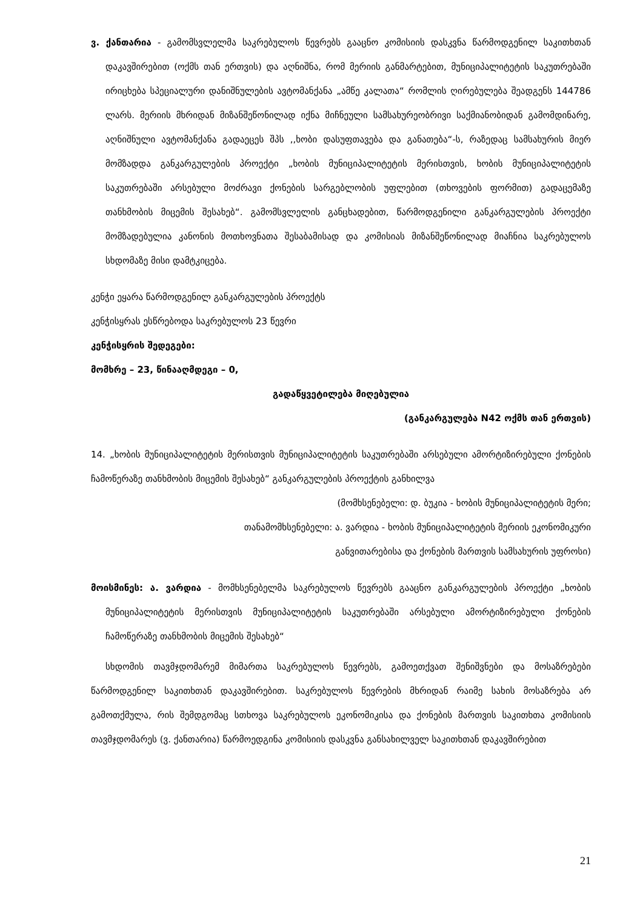ვ. ქანთარია - გამომსვლელმა საკრებულოს წევრებს გააცნო კომისიის დასკვნა წარმოდგენილ საკითხთან დაკავშირებით (ოქმს თან ერთვის) და აღნიშნა, რომ მერიის განმარტებით, მუნიციპალიტეტის საკუთრებაში ირიცხება სპეციალური დანიშნულების ავტომანქანა „ამწე კალათა“ რომლის ღირებულება შეადგენს 144786 ლარს. მერიის მხრიდან მიზანშეწონილად იქნა მიჩნეული სამსახურეობრივი საქმიანობიდან გამომდინარე, აღნიშნული ავტომანქანა გადაეცეს შპს ,,ხობი დასუფთავება და განათება“-ს, რაზედაც სამსახურის მიერ მომზადდა განკარგულების პროექტი „ხობის მუნიციპალიტეტის მერისთვის, ხობის მუნიციპალიტეტის საკუთრებაში არსებული მოძრავი ქონების სარგებლობის უფლებით (თხოვების ფორმით) გადაცემაზე თანხმობის მიცემის შესახებ“. გამომსვლელის განცხადებით, წარმოდგენილი განკარგულების პროექტი მომზადებულია კანონის მოთხოვნათა შესაბამისად და კომისიას მიზანშეწონილად მიაჩნია საკრებულოს სხდომაზე მისი დამტკიცება.
კენჭი ეყარა წარმოდგენილ განკარგულების პროექტს
კენჭისყრას ესწრებოდა საკრებულოს 23 წევრი
კენჭისყრის შედეგები:
მომხრე – 23, წინააღმდეგი – 0,
გადაწყვეტილება მიღებულია
(განკარგულება N42 ოქმს თან ერთვის)
14. „ხობის მუნიციპალიტეტის მერისთვის მუნიციპალიტეტის საკუთრებაში არსებული ამორტიზირებული ქონების ჩამოწერაზე თანხმობის მიცემის შესახებ“ განკარგულების პროექტის განხილვა
(მომხსენებელი: დ. ბუკია - ხობის მუნიციპალიტეტის მერი;
თანამომხსენებელი: ა. ვარდია - ხობის მუნიციპალიტეტის მერიის ეკონომიკური
განვითარებისა და ქონების მართვის სამსახურის უფროსი)
მოისმინეს: ა. ვარდია - მომხსენებელმა საკრებულოს წევრებს გააცნო განკარგულების პროექტი „ხობის მუნიციპალიტეტის მერისთვის მუნიციპალიტეტის საკუთრებაში არსებული ამორტიზირებული ქონების ჩამოწერაზე თანხმობის მიცემის შესახებ“
სხდომის თავმჯდომარემ მიმართა საკრებულოს წევრებს, გამოეთქვათ შენიშვნები და მოსაზრებები წარმოდგენილ საკითხთან დაკავშირებით. საკრებულოს წევრების მხრიდან რაიმე სახის მოსაზრება არ გამოთქმულა, რის შემდგომაც სთხოვა საკრებულოს ეკონომიკისა და ქონების მართვის საკითხთა კომისიის თავმჯდომარეს (ვ. ქანთარია) წარმოედგინა კომისიის დასკვნა განსახილველ საკითხთან დაკავშირებით
21